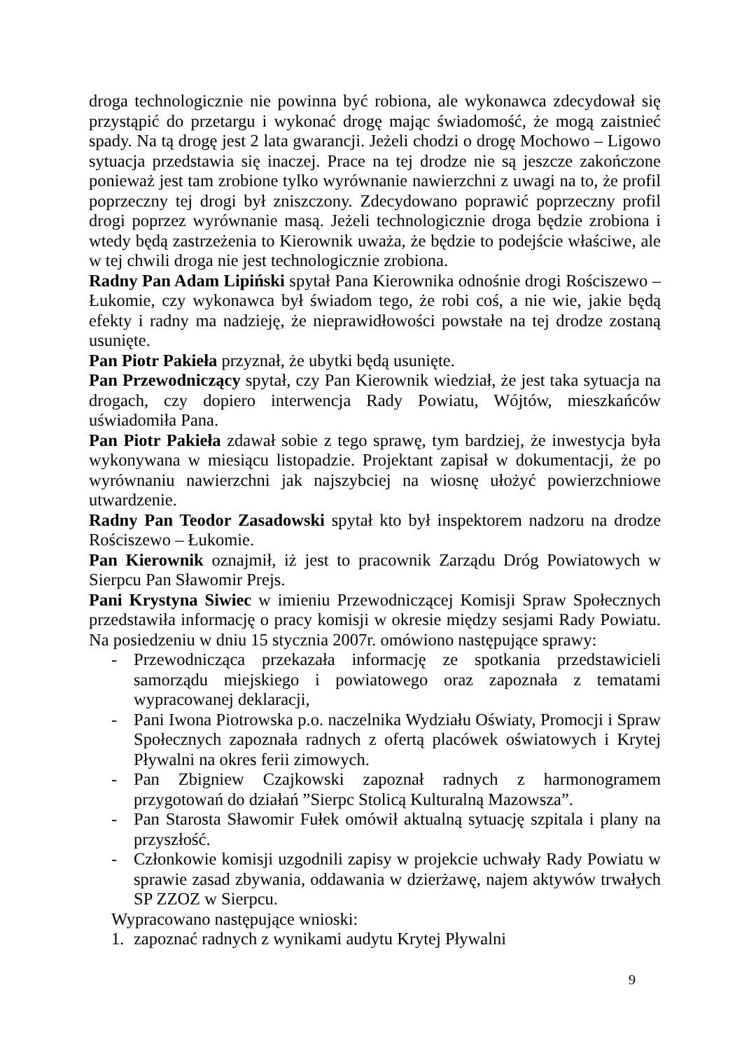droga technologicznie nie powinna być robiona, ale wykonawca zdecydował się przystąpić do przetargu i wykonać drogę mając świadomość, że mogą zaistnieć spady. Na tą drogę jest 2 lata gwarancji. Jeżeli chodzi o drogę Mochowo – Ligowo sytuacja przedstawia się inaczej. Prace na tej drodze nie są jeszcze zakończone ponieważ jest tam zrobione tylko wyrównanie nawierzchni z uwagi na to, że profil poprzeczny tej drogi był zniszczony. Zdecydowano poprawić poprzeczny profil drogi poprzez wyrównanie masą. Jeżeli technologicznie droga będzie zrobiona i wtedy będą zastrzeżenia to Kierownik uważa, że będzie to podejście właściwe, ale w tej chwili droga nie jest technologicznie zrobiona.
Radny Pan Adam Lipiński spytał Pana Kierownika odnośnie drogi Rościszewo – Łukomie, czy wykonawca był świadom tego, że robi coś, a nie wie, jakie będą efekty i radny ma nadzieję, że nieprawidłowości powstałe na tej drodze zostaną usunięte.
Pan Piotr Pakieła przyznał, że ubytki będą usunięte.
Pan Przewodniczący spytał, czy Pan Kierownik wiedział, że jest taka sytuacja na drogach, czy dopiero interwencja Rady Powiatu, Wójtów, mieszkańców uświadomiła Pana.
Pan Piotr Pakieła zdawał sobie z tego sprawę, tym bardziej, że inwestycja była wykonywana w miesiącu listopadzie. Projektant zapisał w dokumentacji, że po wyrównaniu nawierzchni jak najszybciej na wiosnę ułożyć powierzchniowe utwardzenie.
Radny Pan Teodor Zasadowski spytał kto był inspektorem nadzoru na drodze Rościszewo – Łukomie.
Pan Kierownik oznajmił, iż jest to pracownik Zarządu Dróg Powiatowych w Sierpcu Pan Sławomir Prejs.
Pani Krystyna Siwiec w imieniu Przewodniczącej Komisji Spraw Społecznych przedstawiła informację o pracy komisji w okresie między sesjami Rady Powiatu. Na posiedzeniu w dniu 15 stycznia 2007r. omówiono następujące sprawy:
- Przewodnicząca przekazała informację ze spotkania przedstawicieli samorządu miejskiego i powiatowego oraz zapoznała z tematami wypracowanej deklaracji,
- Pani Iwona Piotrowska p.o. naczelnika Wydziału Oświaty, Promocji i Spraw Społecznych zapoznała radnych z ofertą placówek oświatowych i Krytej Pływalni na okres ferii zimowych.
- Pan Zbigniew Czajkowski zapoznał radnych z harmonogramem przygotowań do działań ”Sierpc Stolicą Kulturalną Mazowsza”.
- Pan Starosta Sławomir Fułek omówił aktualną sytuację szpitala i plany na przyszłość.
- Członkowie komisji uzgodnili zapisy w projekcie uchwały Rady Powiatu w sprawie zasad zbywania, oddawania w dzierżawę, najem aktywów trwałych SP ZZOZ w Sierpcu.
Wypracowano następujące wnioski:
1. zapoznać radnych z wynikami audytu Krytej Pływalni
9